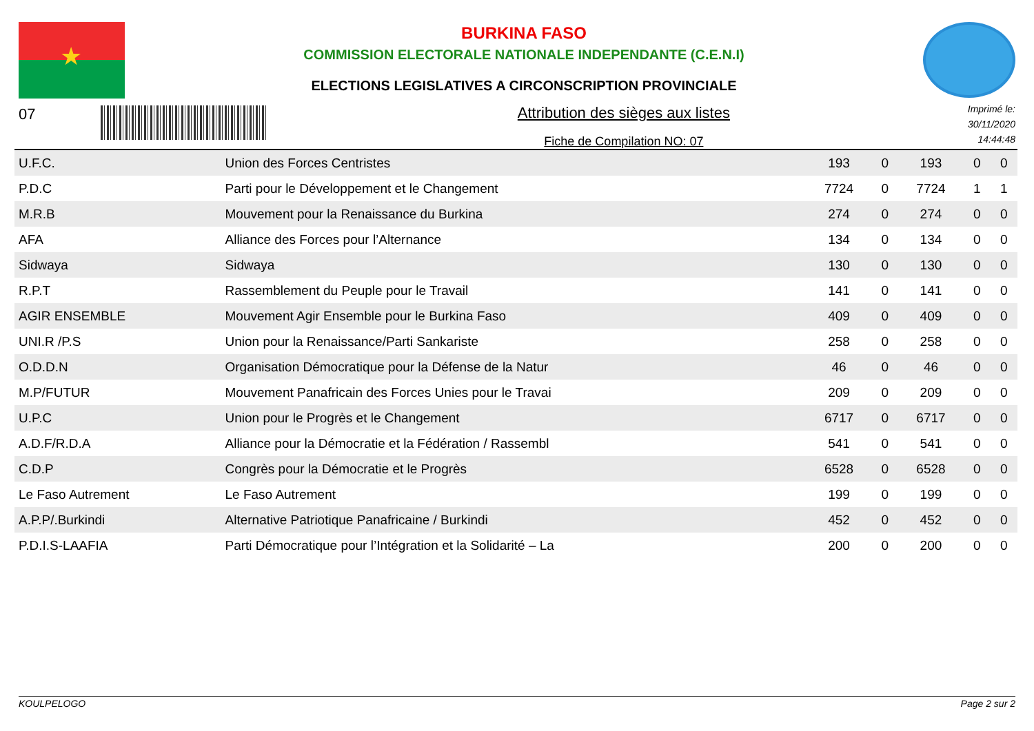★
BURKINA FASO
COMMISSION ELECTORALE NATIONALE INDEPENDANTE (C.E.N.I)
ELECTIONS LEGISLATIVES A CIRCONSCRIPTION PROVINCIALE
07 Attribution des sièges aux listes
Fiche de Compilation NO: 07
Imprimé le:
30/11/2020
14:44:48
| U.F.C. | Union des Forces Centristes | 193 | 0 | 193 | 0 | 0 |
| P.D.C | Parti pour le Développement et le Changement | 7724 | 0 | 7724 | 1 | 1 |
| M.R.B | Mouvement pour la Renaissance du Burkina | 274 | 0 | 274 | 0 | 0 |
| AFA | Alliance des Forces pour l’Alternance | 134 | 0 | 134 | 0 | 0 |
| Sidwaya | Sidwaya | 130 | 0 | 130 | 0 | 0 |
| R.P.T | Rassemblement du Peuple pour le Travail | 141 | 0 | 141 | 0 | 0 |
| AGIR ENSEMBLE | Mouvement Agir Ensemble pour le Burkina Faso | 409 | 0 | 409 | 0 | 0 |
| UNI.R /P.S | Union pour la Renaissance/Parti Sankariste | 258 | 0 | 258 | 0 | 0 |
| O.D.D.N | Organisation Démocratique pour la Défense de la Natur | 46 | 0 | 46 | 0 | 0 |
| M.P/FUTUR | Mouvement Panafricain des Forces Unies pour le Travai | 209 | 0 | 209 | 0 | 0 |
| U.P.C | Union pour le Progrès et le Changement | 6717 | 0 | 6717 | 0 | 0 |
| A.D.F/R.D.A | Alliance pour la Démocratie et la Fédération / Rassembl | 541 | 0 | 541 | 0 | 0 |
| C.D.P | Congrès pour la Démocratie et le Progrès | 6528 | 0 | 6528 | 0 | 0 |
| Le Faso Autrement | Le Faso Autrement | 199 | 0 | 199 | 0 | 0 |
| A.P.P/.Burkindi | Alternative Patriotique Panafricaine / Burkindi | 452 | 0 | 452 | 0 | 0 |
| P.D.I.S-LAAFIA | Parti Démocratique pour l’Intégration et la Solidarité – La | 200 | 0 | 200 | 0 | 0 |
KOULPELOGO Page 2 sur 2